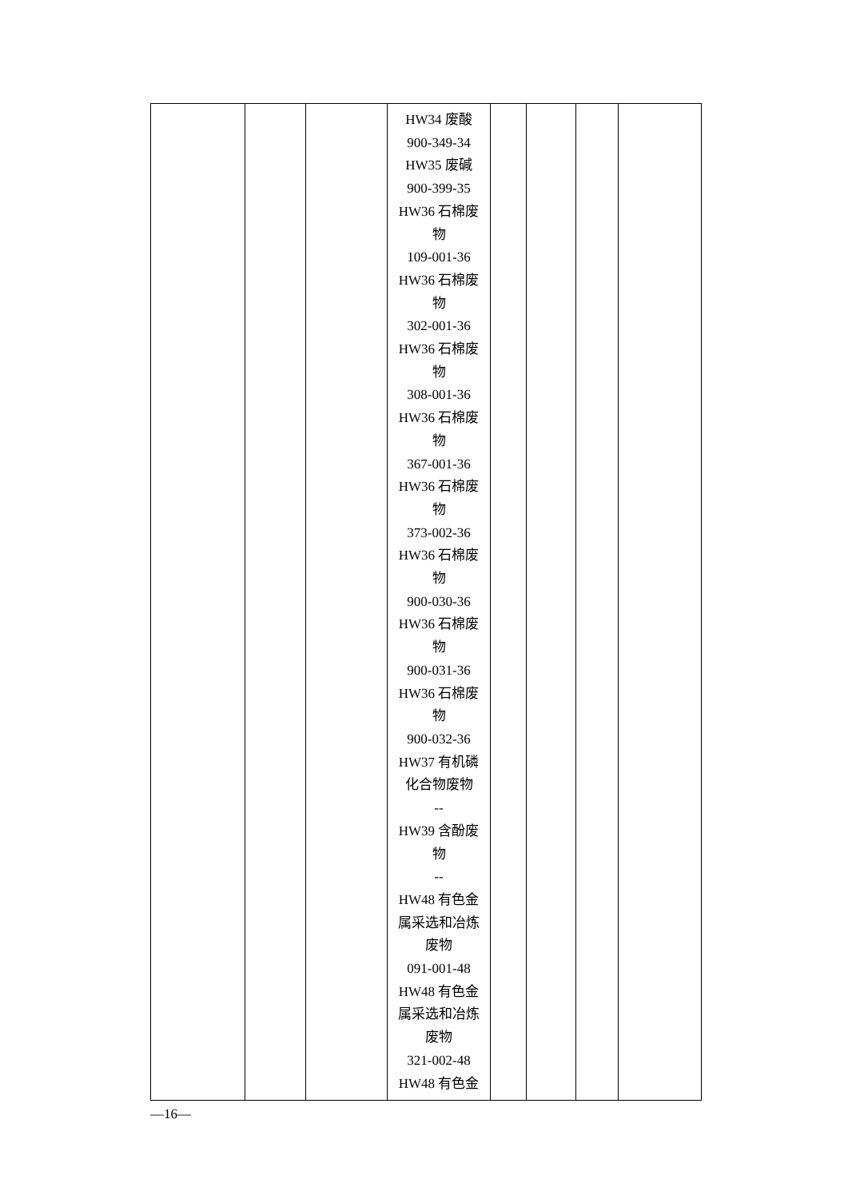| | | | HW34 废酸 900-349-34 HW35 废碱 900-399-35 HW36 石棉废物 109-001-36 HW36 石棉废物 302-001-36 HW36 石棉废物 308-001-36 HW36 石棉废物 367-001-36 HW36 石棉废物 373-002-36 HW36 石棉废物 900-030-36 HW36 石棉废物 900-031-36 HW36 石棉废物 900-032-36 HW37 有机磷化合物废物 -- HW39 含酚废物 -- HW48 有色金属采选和冶炼废物 091-001-48 HW48 有色金属采选和冶炼废物 321-002-48 HW48 有色金 | | | | |
—16—